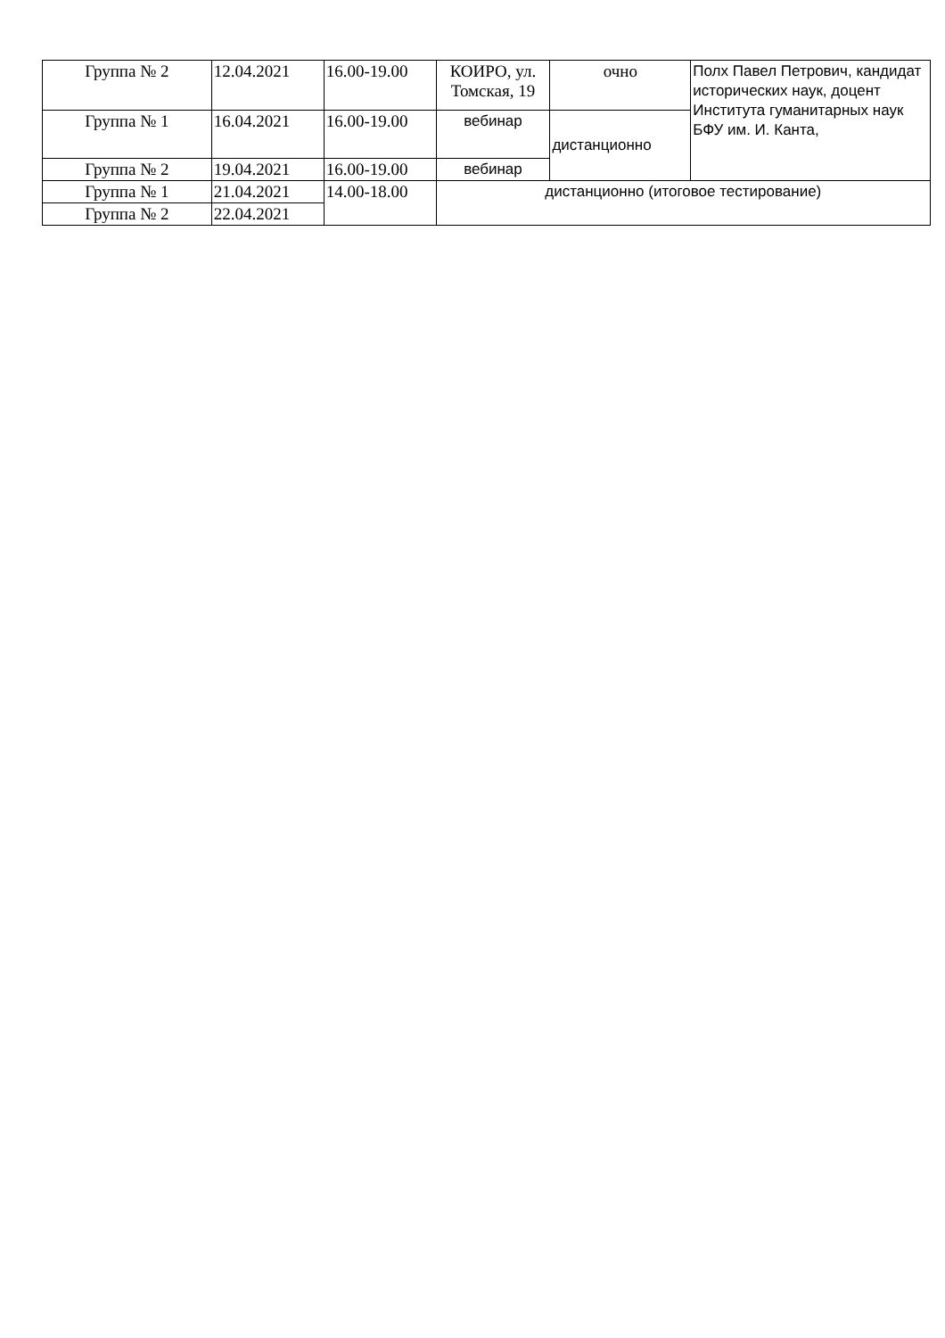| Группа № 2 | 12.04.2021 | 16.00-19.00 | КОИРО, ул. Томская, 19 | очно | Полх Павел Петрович, кандидат исторических наук, доцент Института гуманитарных наук БФУ им. И. Канта, |
| Группа № 1 | 16.04.2021 | 16.00-19.00 | вебинар | дистанционно | |
| Группа № 2 | 19.04.2021 | 16.00-19.00 | вебинар | | |
| Группа № 1 | 21.04.2021 | 14.00-18.00 | дистанционно (итоговое тестирование) | | |
| Группа № 2 | 22.04.2021 | | | | |